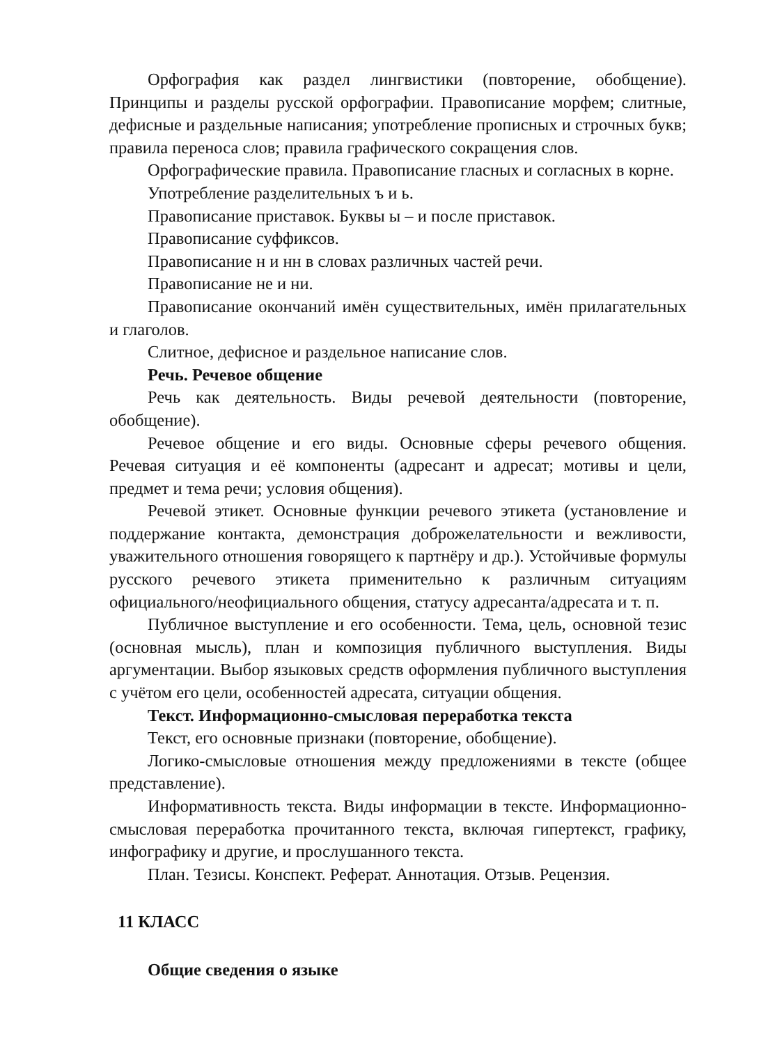Орфография как раздел лингвистики (повторение, обобщение). Принципы и разделы русской орфографии. Правописание морфем; слитные, дефисные и раздельные написания; употребление прописных и строчных букв; правила переноса слов; правила графического сокращения слов.
Орфографические правила. Правописание гласных и согласных в корне.
Употребление разделительных ъ и ь.
Правописание приставок. Буквы ы – и после приставок.
Правописание суффиксов.
Правописание н и нн в словах различных частей речи.
Правописание не и ни.
Правописание окончаний имён существительных, имён прилагательных и глаголов.
Слитное, дефисное и раздельное написание слов.
Речь. Речевое общение
Речь как деятельность. Виды речевой деятельности (повторение, обобщение).
Речевое общение и его виды. Основные сферы речевого общения. Речевая ситуация и её компоненты (адресант и адресат; мотивы и цели, предмет и тема речи; условия общения).
Речевой этикет. Основные функции речевого этикета (установление и поддержание контакта, демонстрация доброжелательности и вежливости, уважительного отношения говорящего к партнёру и др.). Устойчивые формулы русского речевого этикета применительно к различным ситуациям официального/неофициального общения, статусу адресанта/адресата и т. п.
Публичное выступление и его особенности. Тема, цель, основной тезис (основная мысль), план и композиция публичного выступления. Виды аргументации. Выбор языковых средств оформления публичного выступления с учётом его цели, особенностей адресата, ситуации общения.
Текст. Информационно-смысловая переработка текста
Текст, его основные признаки (повторение, обобщение).
Логико-смысловые отношения между предложениями в тексте (общее представление).
Информативность текста. Виды информации в тексте. Информационно-смысловая переработка прочитанного текста, включая гипертекст, графику, инфографику и другие, и прослушанного текста.
План. Тезисы. Конспект. Реферат. Аннотация. Отзыв. Рецензия.
11 КЛАСС
Общие сведения о языке